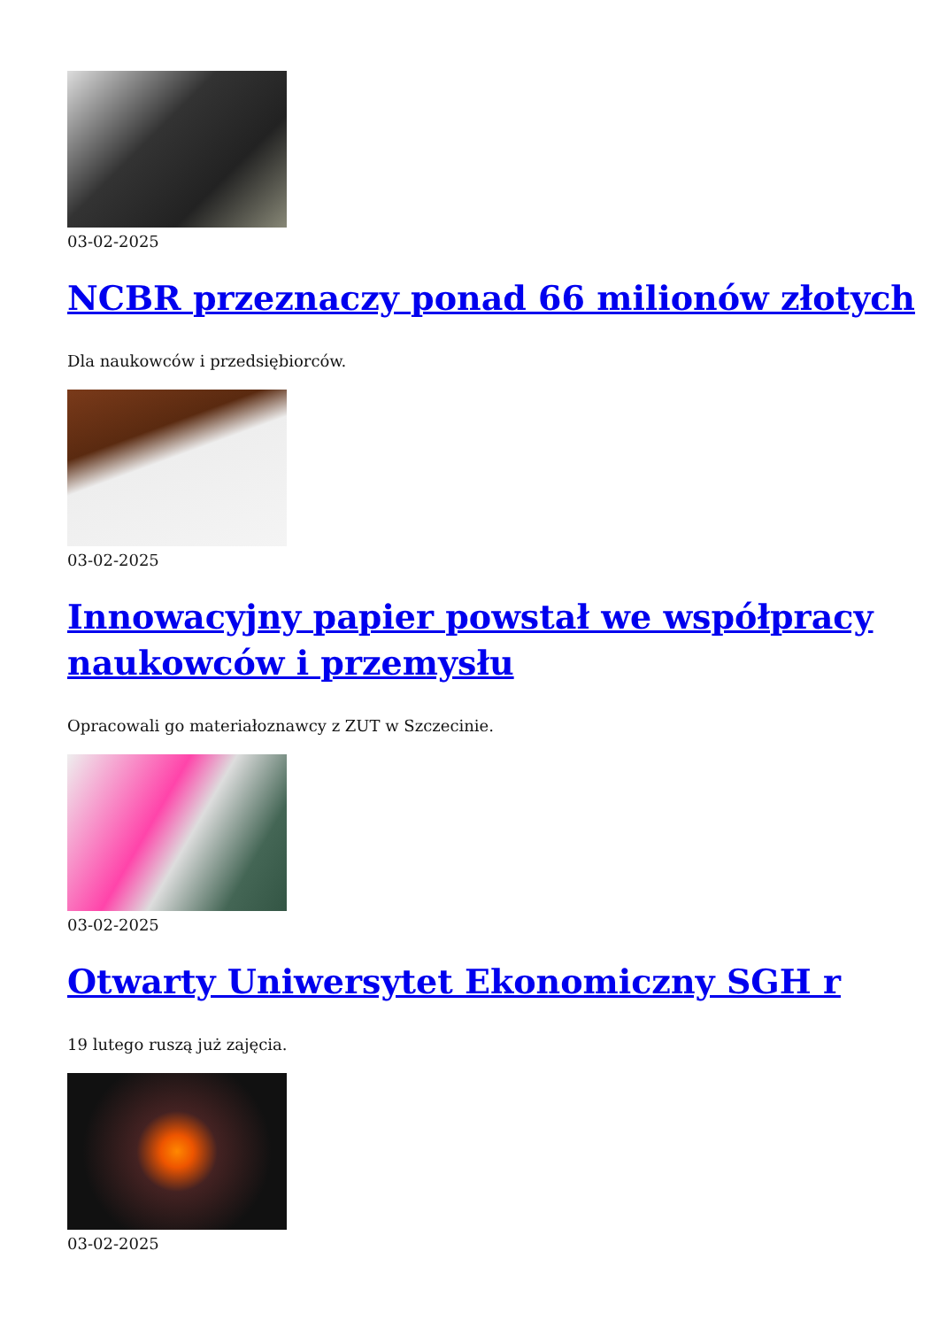03-02-2025
NCBR przeznaczy ponad 66 milionów złotych
Dla naukowców i przedsiębiorców.
03-02-2025
Innowacyjny papier powstał we współpracy naukowców i przemysłu
Opracowali go materiałoznawcy z ZUT w Szczecinie.
03-02-2025
Otwarty Uniwersytet Ekonomiczny SGH r
19 lutego ruszą już zajęcia.
03-02-2025